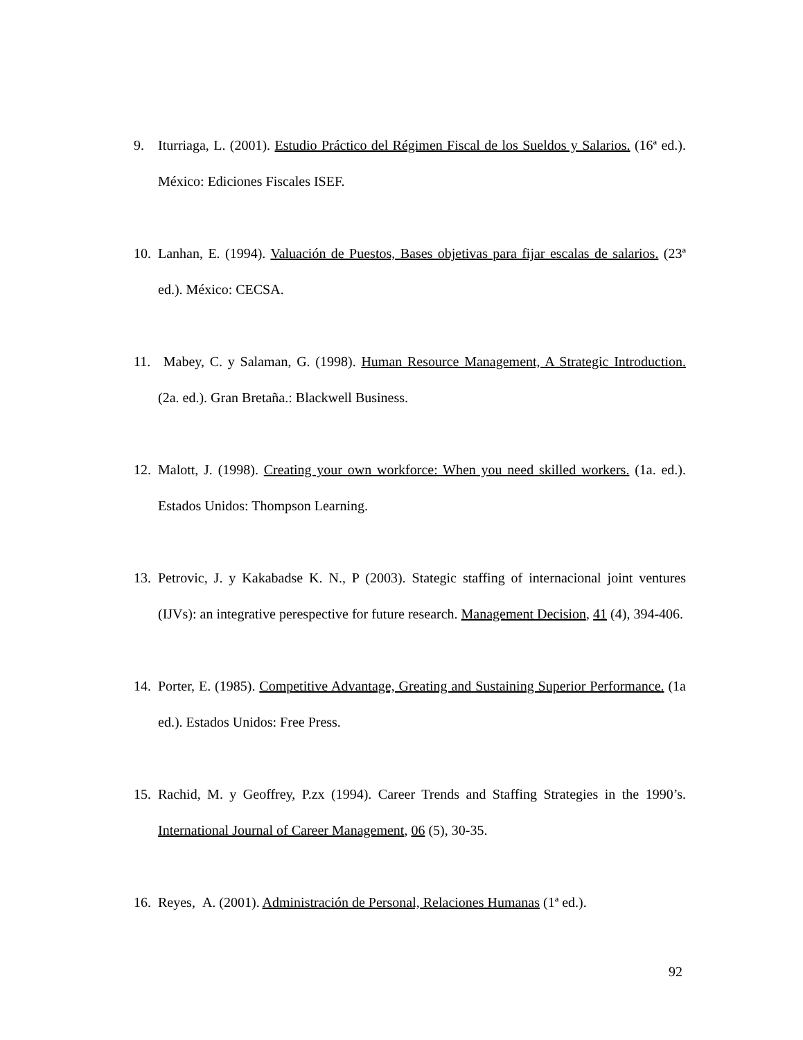9. Iturriaga, L. (2001). Estudio Práctico del Régimen Fiscal de los Sueldos y Salarios. (16ª ed.). México: Ediciones Fiscales ISEF.
10.
Lanhan, E. (1994). Valuación de Puestos, Bases objetivas para fijar escalas de salarios. (23ª ed.). México: CECSA.
11.
Mabey, C. y Salaman, G. (1998). Human Resource Management, A Strategic Introduction. (2a. ed.). Gran Bretaña.: Blackwell Business.
12.
Malott, J. (1998). Creating your own workforce: When you need skilled workers. (1a. ed.). Estados Unidos: Thompson Learning.
13.
Petrovic, J. y Kakabadse K. N., P (2003). Stategic staffing of internacional joint ventures (IJVs): an integrative perespective for future research. Management Decision, 41 (4), 394-406.
14.
Porter, E. (1985). Competitive Advantage, Greating and Sustaining Superior Performance. (1a ed.). Estados Unidos: Free Press.
15.
Rachid, M. y Geoffrey, P.zx (1994). Career Trends and Staffing Strategies in the 1990’s. International Journal of Career Management, 06 (5), 30-35.
16.
Reyes, A. (2001). Administración de Personal, Relaciones Humanas (1ª ed.).
92